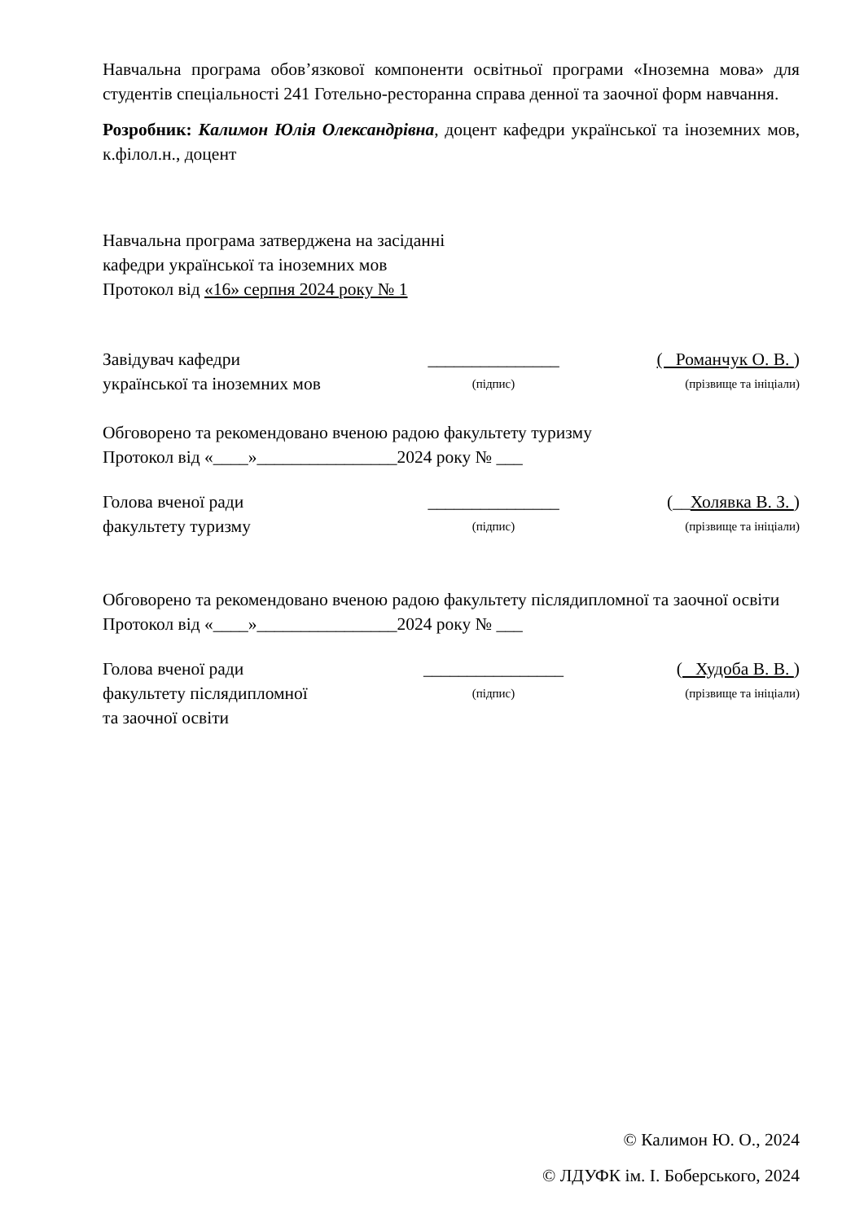Навчальна програма обов’язкової компоненти освітньої програми «Іноземна мова» для студентів спеціальності 241 Готельно-ресторанна справа денної та заочної форм навчання.
Розробник: Калимон Юлія Олександрівна, доцент кафедри української та іноземних мов, к.філол.н., доцент
Навчальна програма затверджена на засіданні
кафедри української та іноземних мов
Протокол від «16» серпня 2024 року № 1
Завідувач кафедри
_______________
( Романчук О. В. )
української та іноземних мов
(підпис)
(прізвище та ініціали)
Обговорено та рекомендовано вченою радою факультету туризму
Протокол від «____»________________2024 року № ___
Голова вченої ради
_______________
(__Холявка В. З. )
факультету туризму
(підпис)
(прізвище та ініціали)
Обговорено та рекомендовано вченою радою факультету післядипломної та заочної освіти
Протокол від «____»________________2024 року № ___
Голова вченої ради
________________
( Худоба В. В. )
факультету післядипломної
(підпис)
(прізвище та ініціали)
та заочної освіти
© Калимон Ю. О., 2024
© ЛДУФК ім. І. Боберського, 2024